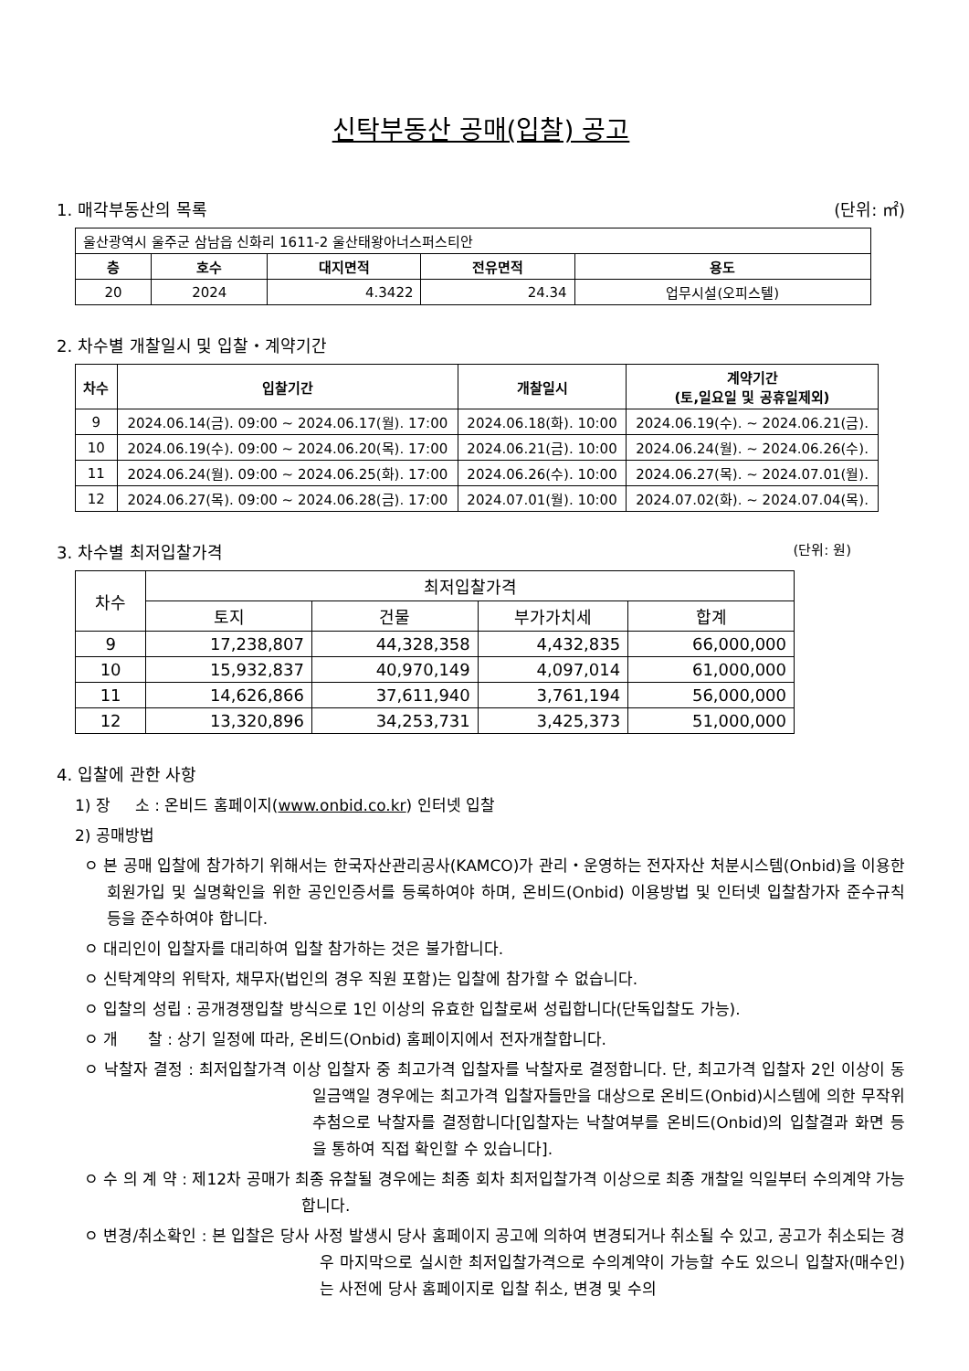신탁부동산 공매(입찰) 공고
1. 매각부동산의 목록 (단위: ㎡)
| 울산광역시 울주군 삼남읍 신화리 1611-2 울산태왕아너스퍼스티안 | | | | |
| 층 | 호수 | 대지면적 | 전유면적 | 용도 |
| 20 | 2024 | 4.3422 | 24.34 | 업무시설(오피스텔) |
2. 차수별 개찰일시 및 입찰・계약기간
| 차수 | 입찰기간 | 개찰일시 | 계약기간 (토,일요일 및 공휴일제외) |
| --- | --- | --- | --- |
| 9 | 2024.06.14(금). 09:00 ~ 2024.06.17(월). 17:00 | 2024.06.18(화). 10:00 | 2024.06.19(수). ~ 2024.06.21(금). |
| 10 | 2024.06.19(수). 09:00 ~ 2024.06.20(목). 17:00 | 2024.06.21(금). 10:00 | 2024.06.24(월). ~ 2024.06.26(수). |
| 11 | 2024.06.24(월). 09:00 ~ 2024.06.25(화). 17:00 | 2024.06.26(수). 10:00 | 2024.06.27(목). ~ 2024.07.01(월). |
| 12 | 2024.06.27(목). 09:00 ~ 2024.06.28(금). 17:00 | 2024.07.01(월). 10:00 | 2024.07.02(화). ~ 2024.07.04(목). |
3. 차수별 최저입찰가격 (단위: 원)
| 차수 | 최저입찰가격 | | | |
| --- | --- | --- | --- | --- |
| | 토지 | 건물 | 부가가치세 | 합계 |
| 9 | 17,238,807 | 44,328,358 | 4,432,835 | 66,000,000 |
| 10 | 15,932,837 | 40,970,149 | 4,097,014 | 61,000,000 |
| 11 | 14,626,866 | 37,611,940 | 3,761,194 | 56,000,000 |
| 12 | 13,320,896 | 34,253,731 | 3,425,373 | 51,000,000 |
4. 입찰에 관한 사항
1) 장 소 : 온비드 홈페이지(www.onbid.co.kr) 인터넷 입찰
2) 공매방법
ㅇ 본 공매 입찰에 참가하기 위해서는 한국자산관리공사(KAMCO)가 관리・운영하는 전자자산 처분시스템(Onbid)을 이용한 회원가입 및 실명확인을 위한 공인인증서를 등록하여야 하며, 온비드(Onbid) 이용방법 및 인터넷 입찰참가자 준수규칙 등을 준수하여야 합니다.
ㅇ 대리인이 입찰자를 대리하여 입찰 참가하는 것은 불가합니다.
ㅇ 신탁계약의 위탁자, 채무자(법인의 경우 직원 포함)는 입찰에 참가할 수 없습니다.
ㅇ 입찰의 성립 : 공개경쟁입찰 방식으로 1인 이상의 유효한 입찰로써 성립합니다(단독입찰도 가능).
ㅇ 개 찰 : 상기 일정에 따라, 온비드(Onbid) 홈페이지에서 전자개찰합니다.
ㅇ 낙찰자 결정 : 최저입찰가격 이상 입찰자 중 최고가격 입찰자를 낙찰자로 결정합니다. 단, 최고가격 입찰자 2인 이상이 동일금액일 경우에는 최고가격 입찰자들만을 대상으로 온비드(Onbid)시스템에 의한 무작위 추첨으로 낙찰자를 결정합니다[입찰자는 낙찰여부를 온비드(Onbid)의 입찰결과 화면 등을 통하여 직접 확인할 수 있습니다].
ㅇ 수 의 계 약 : 제12차 공매가 최종 유찰될 경우에는 최종 회차 최저입찰가격 이상으로 최종 개찰일 익일부터 수의계약 가능합니다.
ㅇ 변경/취소확인 : 본 입찰은 당사 사정 발생시 당사 홈페이지 공고에 의하여 변경되거나 취소될 수 있고, 공고가 취소되는 경우 마지막으로 실시한 최저입찰가격으로 수의계약이 가능할 수도 있으니 입찰자(매수인)는 사전에 당사 홈페이지로 입찰 취소, 변경 및 수의